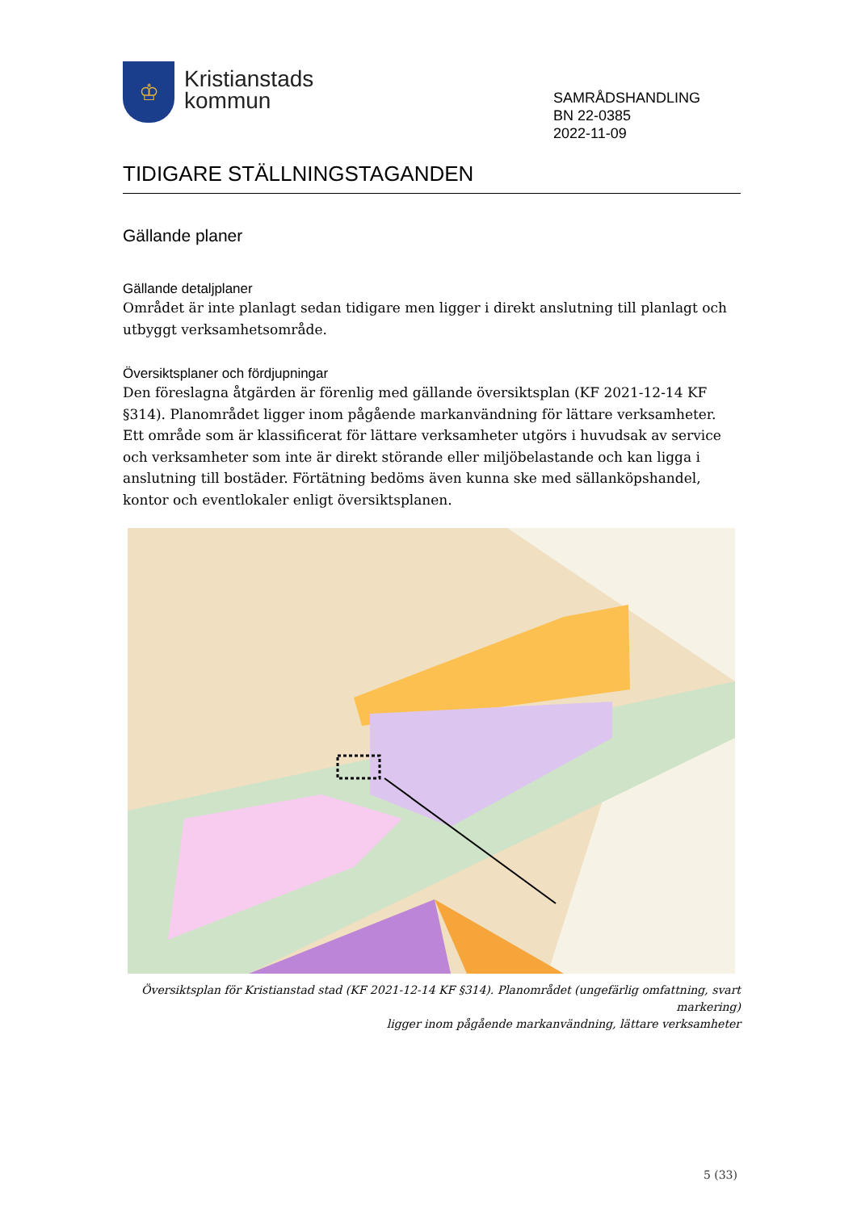♔
Kristianstads
kommun
SAMRÅDSHANDLING
BN 22-0385
2022-11-09
TIDIGARE STÄLLNINGSTAGANDEN
Gällande planer
Gällande detaljplaner
Området är inte planlagt sedan tidigare men ligger i direkt anslutning till planlagt och utbyggt verksamhetsområde.
Översiktsplaner och fördjupningar
Den föreslagna åtgärden är förenlig med gällande översiktsplan (KF 2021-12-14 KF §314). Planområdet ligger inom pågående markanvändning för lättare verksamheter. Ett område som är klassificerat för lättare verksamheter utgörs i huvudsak av service och verksamheter som inte är direkt störande eller miljöbelastande och kan ligga i anslutning till bostäder. Förtätning bedöms även kunna ske med sällanköpshandel, kontor och eventlokaler enligt översiktsplanen.
Översiktsplan för Kristianstad stad (KF 2021-12-14 KF §314). Planområdet (ungefärlig omfattning, svart markering)
ligger inom pågående markanvändning, lättare verksamheter
5 (33)